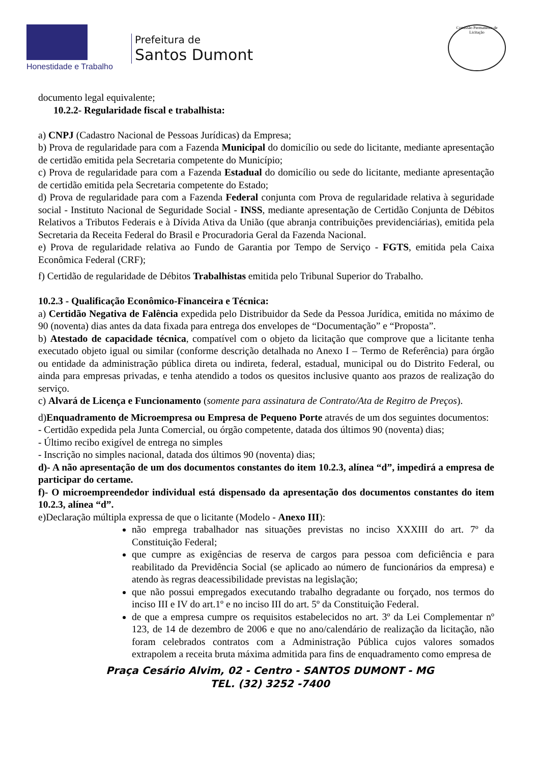Honestidade e Trabalho
Prefeitura de
Santos Dumont
Comissão Permanente de Licitação
documento legal equivalente;
10.2.2- Regularidade fiscal e trabalhista:
a) CNPJ (Cadastro Nacional de Pessoas Jurídicas) da Empresa;
b) Prova de regularidade para com a Fazenda Municipal do domicílio ou sede do licitante, mediante apresentação de certidão emitida pela Secretaria competente do Município;
c) Prova de regularidade para com a Fazenda Estadual do domicílio ou sede do licitante, mediante apresentação de certidão emitida pela Secretaria competente do Estado;
d) Prova de regularidade para com a Fazenda Federal conjunta com Prova de regularidade relativa à seguridade social - Instituto Nacional de Seguridade Social - INSS, mediante apresentação de Certidão Conjunta de Débitos Relativos a Tributos Federais e à Dívida Ativa da União (que abranja contribuições previdenciárias), emitida pela Secretaria da Receita Federal do Brasil e Procuradoria Geral da Fazenda Nacional.
e) Prova de regularidade relativa ao Fundo de Garantia por Tempo de Serviço - FGTS, emitida pela Caixa Econômica Federal (CRF);
f) Certidão de regularidade de Débitos Trabalhistas emitida pelo Tribunal Superior do Trabalho.
10.2.3 - Qualificação Econômico-Financeira e Técnica:
a) Certidão Negativa de Falência expedida pelo Distribuidor da Sede da Pessoa Jurídica, emitida no máximo de 90 (noventa) dias antes da data fixada para entrega dos envelopes de “Documentação” e “Proposta”.
b) Atestado de capacidade técnica, compatível com o objeto da licitação que comprove que a licitante tenha executado objeto igual ou similar (conforme descrição detalhada no Anexo I – Termo de Referência) para órgão ou entidade da administração pública direta ou indireta, federal, estadual, municipal ou do Distrito Federal, ou ainda para empresas privadas, e tenha atendido a todos os quesitos inclusive quanto aos prazos de realização do serviço.
c) Alvará de Licença e Funcionamento (somente para assinatura de Contrato/Ata de Regitro de Preços).
d)Enquadramento de Microempresa ou Empresa de Pequeno Porte através de um dos seguintes documentos:
- Certidão expedida pela Junta Comercial, ou órgão competente, datada dos últimos 90 (noventa) dias;
- Último recibo exigível de entrega no simples
- Inscrição no simples nacional, datada dos últimos 90 (noventa) dias;
d)- A não apresentação de um dos documentos constantes do item 10.2.3, alínea “d”, impedirá a empresa de participar do certame.
f)- O microempreendedor individual está dispensado da apresentação dos documentos constantes do item 10.2.3, alínea “d”.
e)Declaração múltipla expressa de que o licitante (Modelo - Anexo III):
não emprega trabalhador nas situações previstas no inciso XXXIII do art. 7º da Constituição Federal;
que cumpre as exigências de reserva de cargos para pessoa com deficiência e para reabilitado da Previdência Social (se aplicado ao número de funcionários da empresa) e atendo às regras deacessibilidade previstas na legislação;
que não possui empregados executando trabalho degradante ou forçado, nos termos do inciso III e IV do art.1º e no inciso III do art. 5º da Constituição Federal.
de que a empresa cumpre os requisitos estabelecidos no art. 3º da Lei Complementar nº 123, de 14 de dezembro de 2006 e que no ano/calendário de realização da licitação, não foram celebrados contratos com a Administração Pública cujos valores somados extrapolem a receita bruta máxima admitida para fins de enquadramento como empresa de
Praça Cesário Alvim, 02 - Centro - SANTOS DUMONT - MG
TEL. (32) 3252 -7400